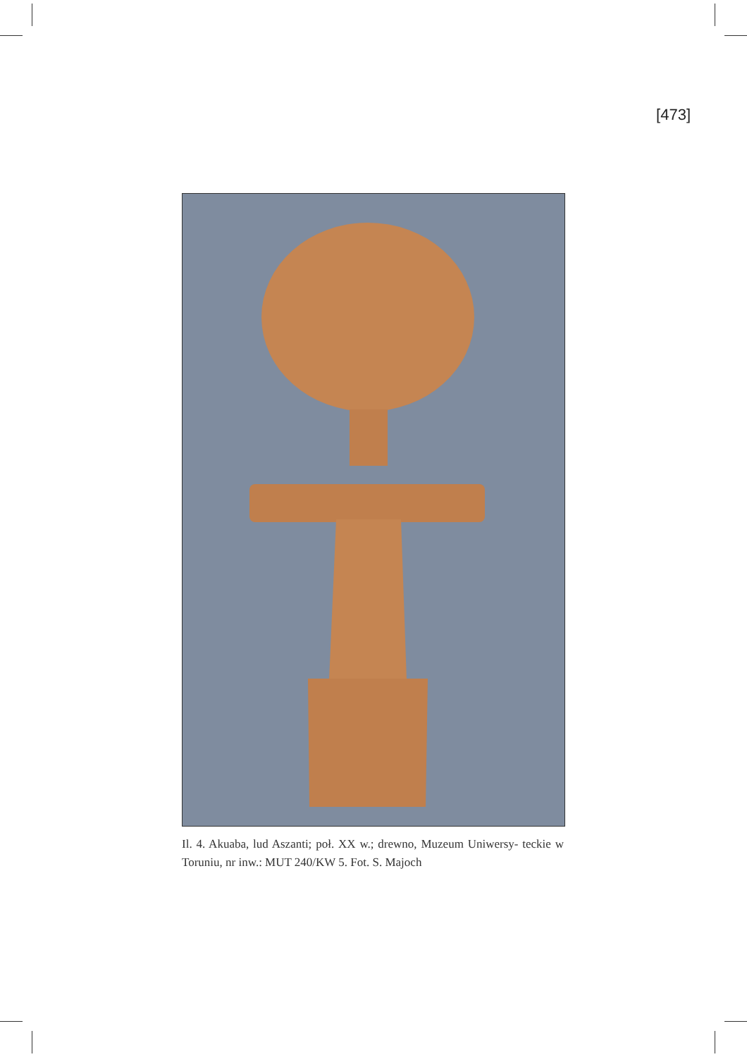[473]
Il. 4. Akuaba, lud Aszanti; poł. XX w.; drewno, Muzeum Uniwersy- teckie w Toruniu, nr inw.: MUT 240/KW 5. Fot. S. Majoch